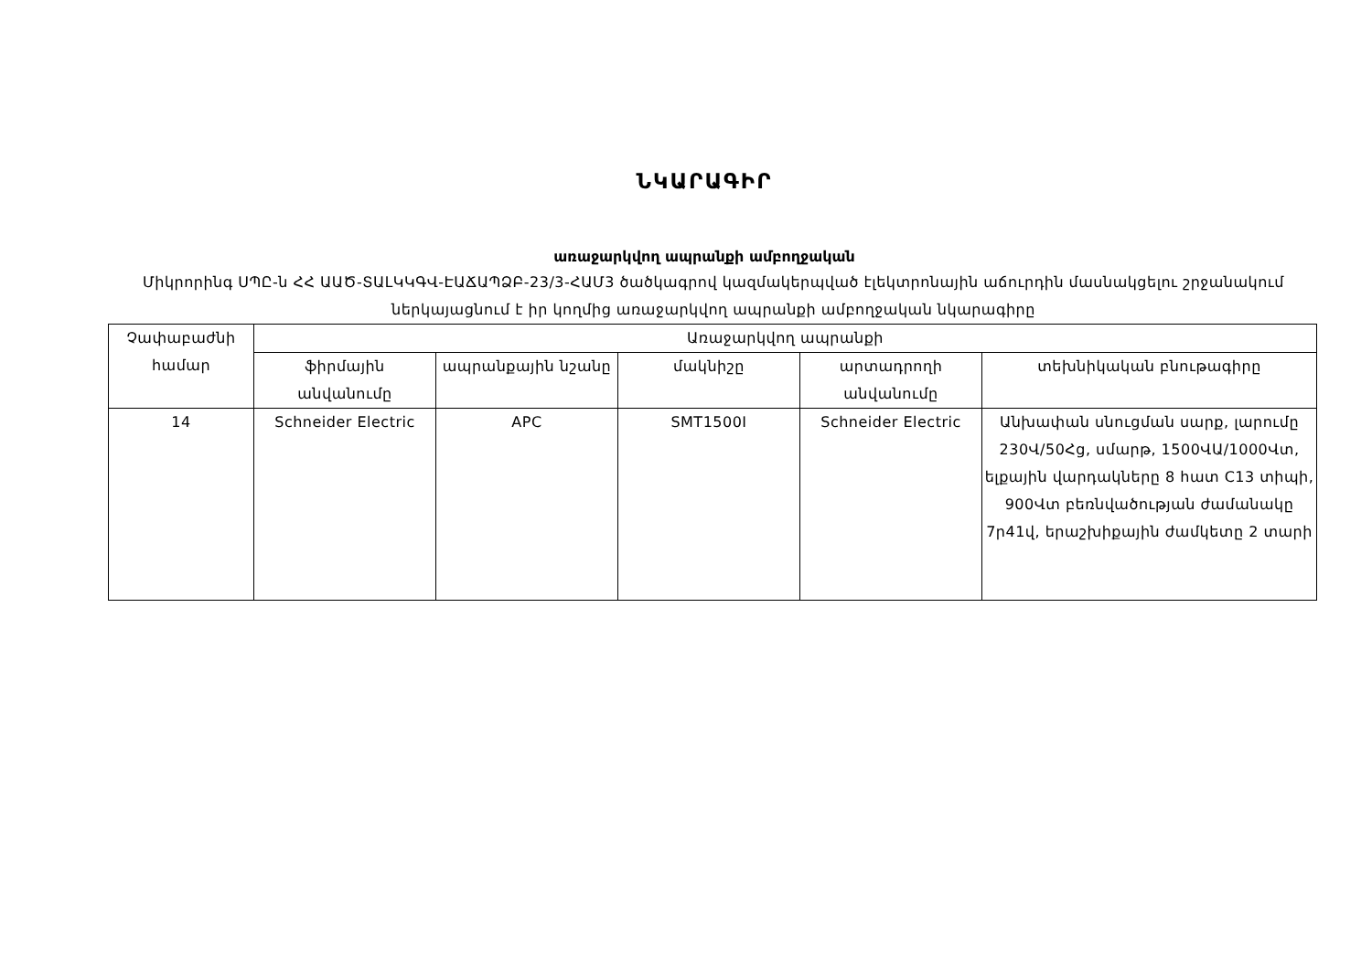ՆԿԱՐԱԳԻՐ
առաջարկվող ապրանքի ամբողջական
Միկրորինգ ՍՊԸ-ն ՀՀ ԱԱԾ-ՏԱԼԿԿԳՎ-ԷԱՃԱՊՁԲ-23/3-ՀԱՄ3 ծածկագրով կազմակերպված էլեկտրոնային աճուրդին մասնակցելու շրջանակում ներկայացնում է իր կողմից առաջարկվող ապրանքի ամբողջական նկարագիրը
| Չափաբաժնի համար | Առաջարկվող ապրանքի | | | | |
| --- | --- | --- | --- | --- | --- |
| | ֆիրմային անվանումը | ապրանքային նշանը | մակնիշը | արտադրողի անվանումը | տեխնիկական բնութագիրը |
| 14 | Schneider Electric | APC | SMT1500I | Schneider Electric | Անխափան սնուցման սարք, լարումը 230Վ/50Հց, սմարթ, 1500ՎԱ/1000Վտ, ելքային վարդակները 8 հատ C13 տիպի, 900Վտ բեռնվածության ժամանակը 7ր41վ, երաշխիքային ժամկետը 2 տարի |